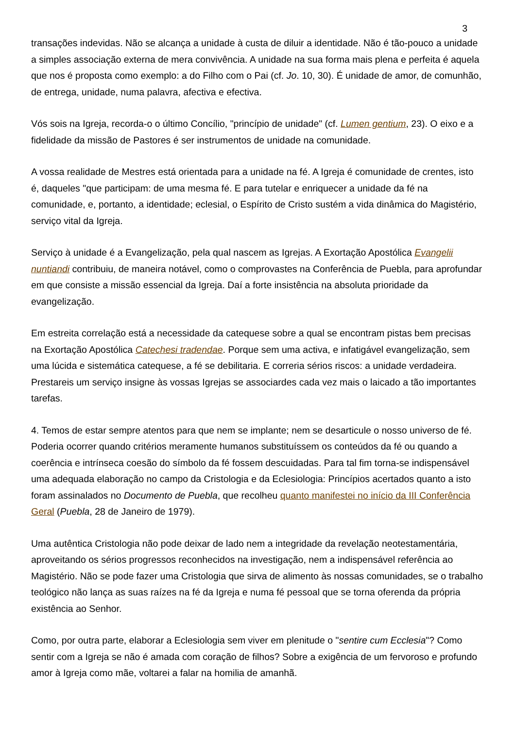3
transações indevidas. Não se alcança a unidade à custa de diluir a identidade. Não é tão-pouco a unidade a simples associação externa de mera convivência. A unidade na sua forma mais plena e perfeita é aquela que nos é proposta como exemplo: a do Filho com o Pai (cf. Jo. 10, 30). É unidade de amor, de comunhão, de entrega, unidade, numa palavra, afectiva e efectiva.
Vós sois na Igreja, recorda-o o último Concílio, "princípio de unidade" (cf. Lumen gentium, 23). O eixo e a fidelidade da missão de Pastores é ser instrumentos de unidade na comunidade.
A vossa realidade de Mestres está orientada para a unidade na fé. A Igreja é comunidade de crentes, isto é, daqueles "que participam: de uma mesma fé. E para tutelar e enriquecer a unidade da fé na comunidade, e, portanto, a identidade; eclesial, o Espírito de Cristo sustém a vida dinâmica do Magistério, serviço vital da Igreja.
Serviço à unidade é a Evangelização, pela qual nascem as Igrejas. A Exortação Apostólica Evangelii nuntiandi contribuiu, de maneira notável, como o comprovastes na Conferência de Puebla, para aprofundar em que consiste a missão essencial da Igreja. Daí a forte insistência na absoluta prioridade da evangelização.
Em estreita correlação está a necessidade da catequese sobre a qual se encontram pistas bem precisas na Exortação Apostólica Catechesi tradendae. Porque sem uma activa, e infatigável evangelização, sem uma lúcida e sistemática catequese, a fé se debilitaria. E correria sérios riscos: a unidade verdadeira. Prestareis um serviço insigne às vossas Igrejas se associardes cada vez mais o laicado a tão importantes tarefas.
4. Temos de estar sempre atentos para que nem se implante; nem se desarticule o nosso universo de fé. Poderia ocorrer quando critérios meramente humanos substituíssem os conteúdos da fé ou quando a coerência e intrínseca coesão do símbolo da fé fossem descuidadas. Para tal fim torna-se indispensável uma adequada elaboração no campo da Cristologia e da Eclesiologia: Princípios acertados quanto a isto foram assinalados no Documento de Puebla, que recolheu quanto manifestei no início da III Conferência Geral (Puebla, 28 de Janeiro de 1979).
Uma autêntica Cristologia não pode deixar de lado nem a integridade da revelação neotestamentária, aproveitando os sérios progressos reconhecidos na investigação, nem a indispensável referência ao Magistério. Não se pode fazer uma Cristologia que sirva de alimento às nossas comunidades, se o trabalho teológico não lança as suas raízes na fé da Igreja e numa fé pessoal que se torna oferenda da própria existência ao Senhor.
Como, por outra parte, elaborar a Eclesiologia sem viver em plenitude o "sentire cum Ecclesia"? Como sentir com a Igreja se não é amada com coração de filhos? Sobre a exigência de um fervoroso e profundo amor à Igreja como mãe, voltarei a falar na homilia de amanhã.